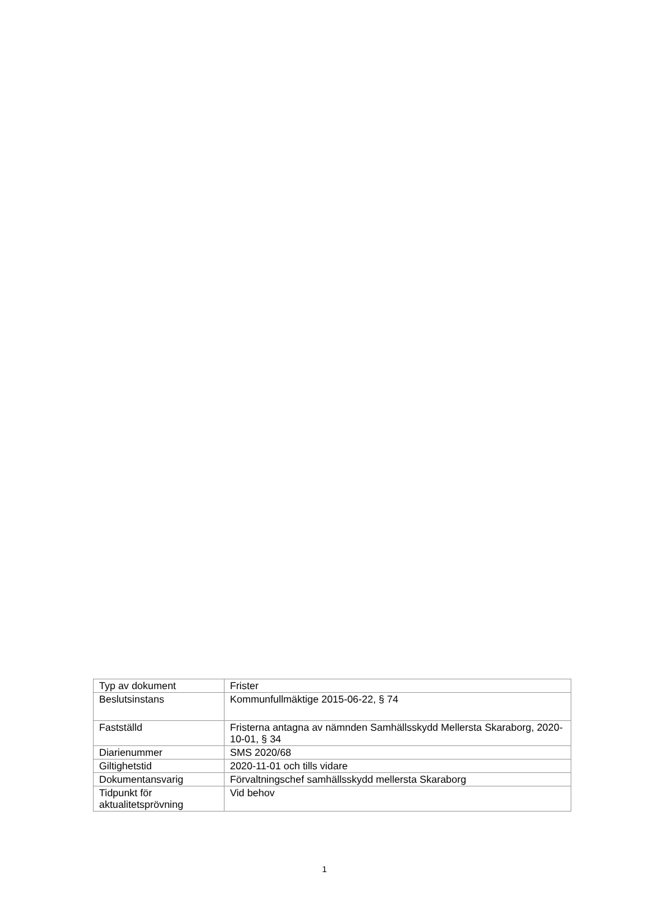| Typ av dokument | Frister |
| Beslutsinstans | Kommunfullmäktige 2015-06-22, § 74 |
| Fastställd | Fristerna antagna av nämnden Samhällsskydd Mellersta Skaraborg, 2020-10-01, § 34 |
| Diarienummer | SMS 2020/68 |
| Giltighetstid | 2020-11-01 och tills vidare |
| Dokumentansvarig | Förvaltningschef samhällsskydd mellersta Skaraborg |
| Tidpunkt för aktualitetsprövning | Vid behov |
1